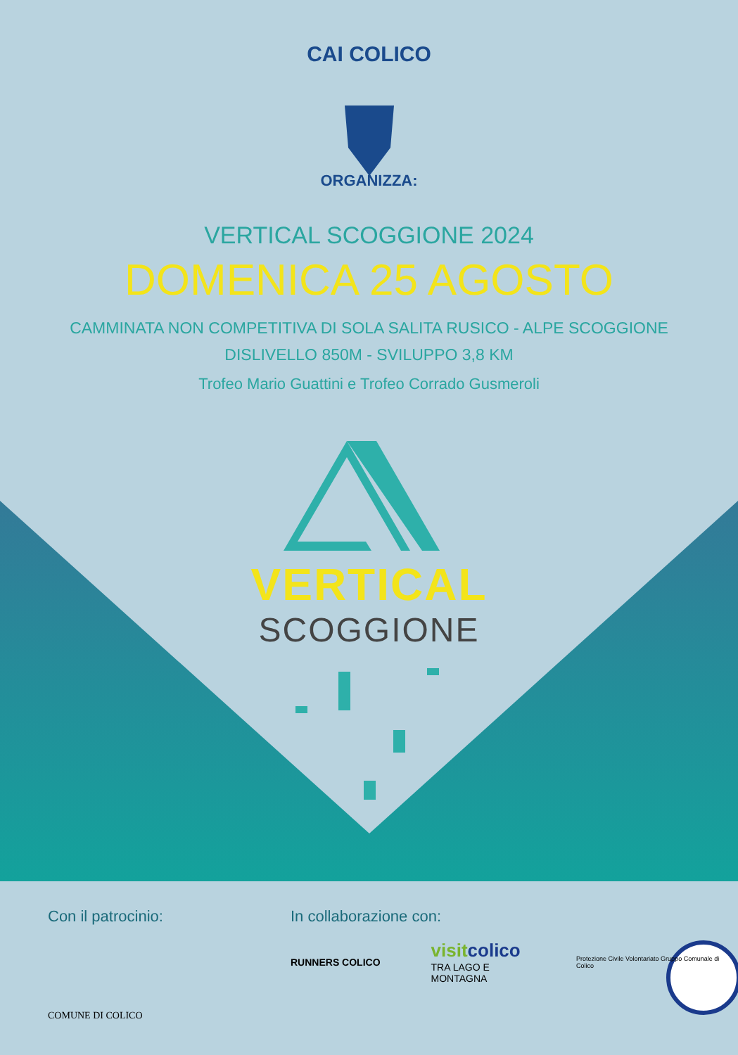CAI COLICO
ORGANIZZA:
VERTICAL SCOGGIONE 2024
DOMENICA 25 AGOSTO
CAMMINATA NON COMPETITIVA DI SOLA SALITA RUSICO - ALPE SCOGGIONE
DISLIVELLO 850M - SVILUPPO 3,8 KM
Trofeo Mario Guattini e Trofeo Corrado Gusmeroli
VERTICAL
SCOGGIONE
Con il patrocinio:
COMUNE DI COLICO
In collaborazione con:
RUNNERS COLICO visitcolico
TRA LAGO E MONTAGNA Protezione Civile Volontariato Gruppo Comunale di Colico